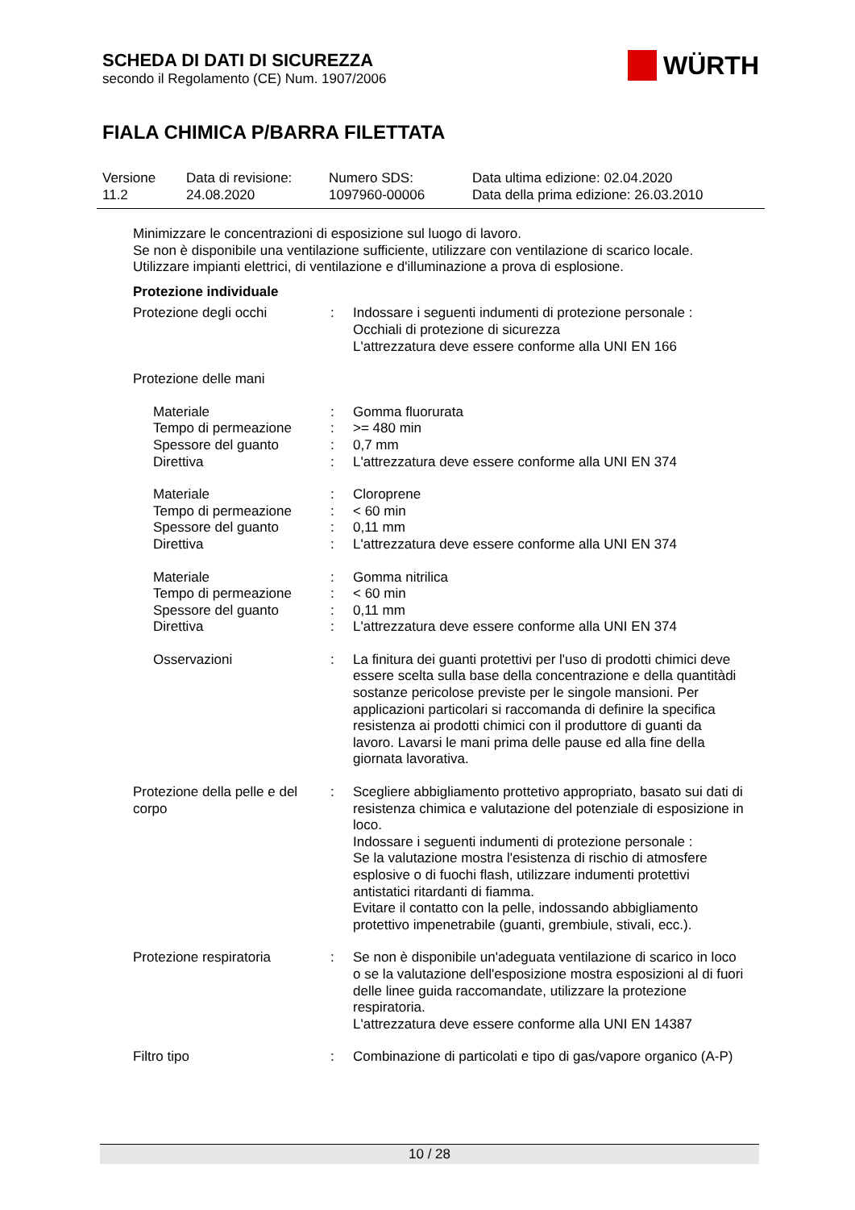SCHEDA DI DATI DI SICUREZZA
secondo il Regolamento (CE) Num. 1907/2006
WÜRTH
FIALA CHIMICA P/BARRA FILETTATA
| Versione 11.2 | Data di revisione: 24.08.2020 | Numero SDS: 1097960-00006 | Data ultima edizione: 02.04.2020 Data della prima edizione: 26.03.2010 |
Minimizzare le concentrazioni di esposizione sul luogo di lavoro.
Se non è disponibile una ventilazione sufficiente, utilizzare con ventilazione di scarico locale.
Utilizzare impianti elettrici, di ventilazione e d'illuminazione a prova di esplosione.
Protezione individuale
| Protezione degli occhi | : | Indossare i seguenti indumenti di protezione personale : Occhiali di protezione di sicurezza L'attrezzatura deve essere conforme alla UNI EN 166 |
| Protezione delle mani | | |
| Materiale | : | Gomma fluorurata |
| Tempo di permeazione | : | >= 480 min |
| Spessore del guanto | : | 0,7 mm |
| Direttiva | : | L'attrezzatura deve essere conforme alla UNI EN 374 |
| Materiale | : | Cloroprene |
| Tempo di permeazione | : | < 60 min |
| Spessore del guanto | : | 0,11 mm |
| Direttiva | : | L'attrezzatura deve essere conforme alla UNI EN 374 |
| Materiale | : | Gomma nitrilica |
| Tempo di permeazione | : | < 60 min |
| Spessore del guanto | : | 0,11 mm |
| Direttiva | : | L'attrezzatura deve essere conforme alla UNI EN 374 |
| Osservazioni | : | La finitura dei guanti protettivi per l'uso di prodotti chimici deve essere scelta sulla base della concentrazione e della quantitàdi sostanze pericolose previste per le singole mansioni. Per applicazioni particolari si raccomanda di definire la specifica resistenza ai prodotti chimici con il produttore di guanti da lavoro. Lavarsi le mani prima delle pause ed alla fine della giornata lavorativa. |
| Protezione della pelle e del corpo | : | Scegliere abbigliamento prottetivo appropriato, basato sui dati di resistenza chimica e valutazione del potenziale di esposizione in loco. Indossare i seguenti indumenti di protezione personale : Se la valutazione mostra l'esistenza di rischio di atmosfere esplosive o di fuochi flash, utilizzare indumenti protettivi antistatici ritardanti di fiamma. Evitare il contatto con la pelle, indossando abbigliamento protettivo impenetrabile (guanti, grembiule, stivali, ecc.). |
| Protezione respiratoria | : | Se non è disponibile un'adeguata ventilazione di scarico in loco o se la valutazione dell'esposizione mostra esposizioni al di fuori delle linee guida raccomandate, utilizzare la protezione respiratoria. L'attrezzatura deve essere conforme alla UNI EN 14387 |
| Filtro tipo | : | Combinazione di particolati e tipo di gas/vapore organico (A-P) |
10 / 28